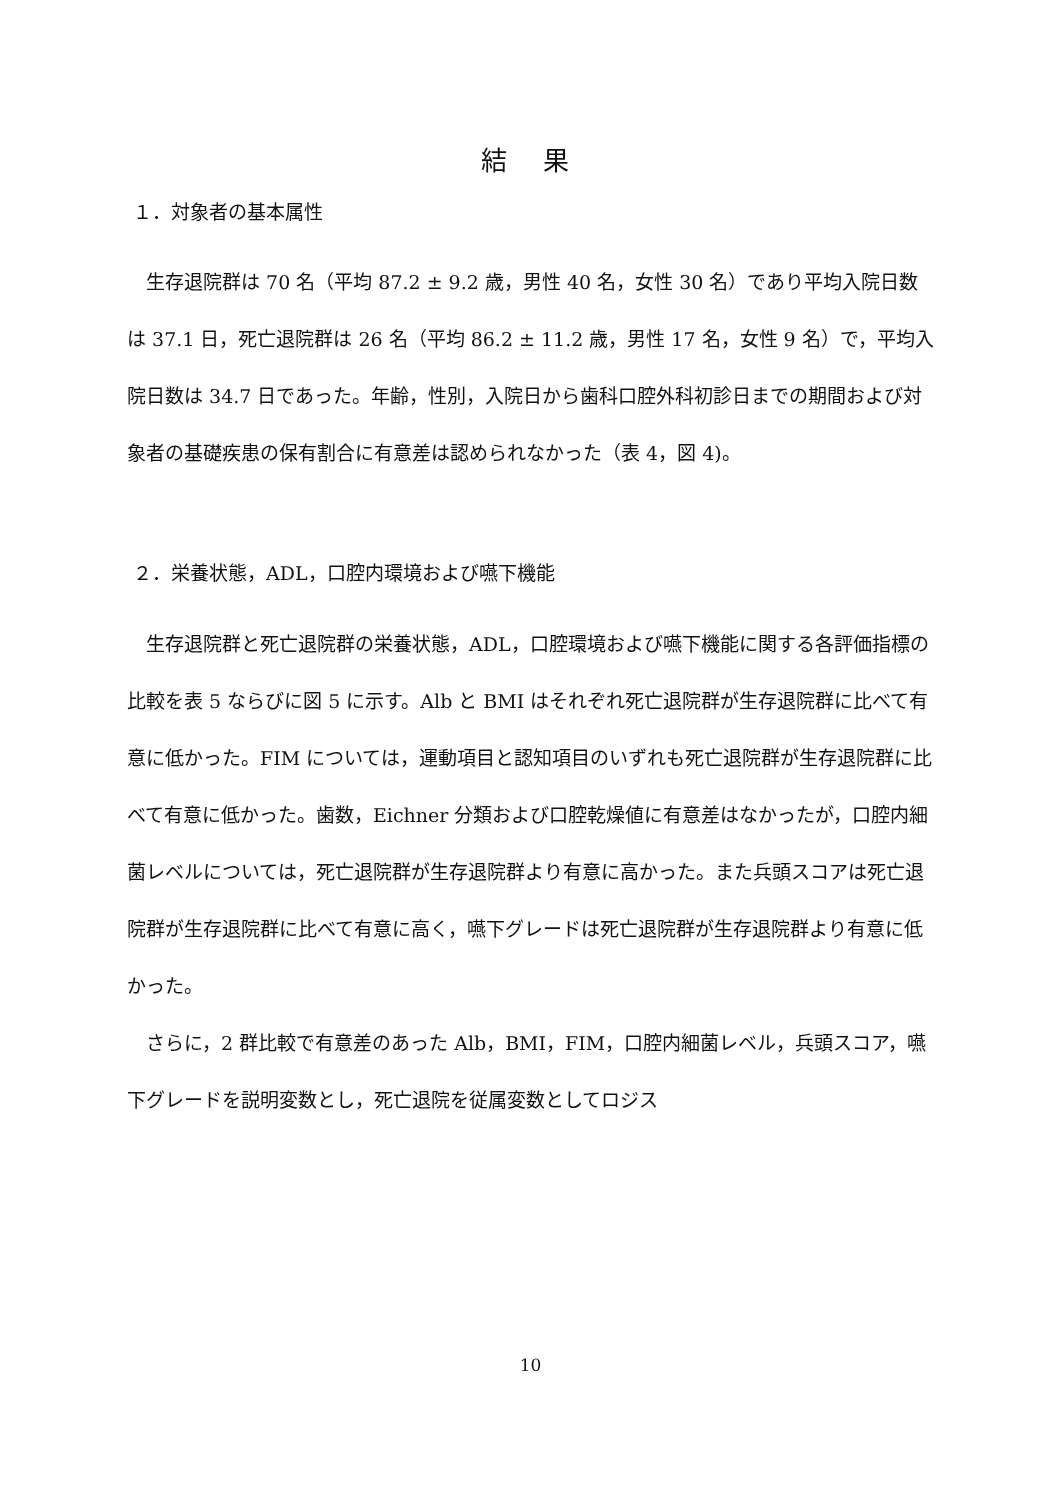結 果
１．対象者の基本属性
　生存退院群は 70 名（平均 87.2 ± 9.2 歳，男性 40 名，女性 30 名）であり平均入院日数は 37.1 日，死亡退院群は 26 名（平均 86.2 ± 11.2 歳，男性 17 名，女性 9 名）で，平均入院日数は 34.7 日であった。年齢，性別，入院日から歯科口腔外科初診日までの期間および対象者の基礎疾患の保有割合に有意差は認められなかった（表 4，図 4)。
２．栄養状態，ADL，口腔内環境および嚥下機能
　生存退院群と死亡退院群の栄養状態，ADL，口腔環境および嚥下機能に関する各評価指標の比較を表 5 ならびに図 5 に示す。Alb と BMI はそれぞれ死亡退院群が生存退院群に比べて有意に低かった。FIM については，運動項目と認知項目のいずれも死亡退院群が生存退院群に比べて有意に低かった。歯数，Eichner 分類および口腔乾燥値に有意差はなかったが，口腔内細菌レベルについては，死亡退院群が生存退院群より有意に高かった。また兵頭スコアは死亡退院群が生存退院群に比べて有意に高く，嚥下グレードは死亡退院群が生存退院群より有意に低かった。
　さらに，2 群比較で有意差のあった Alb，BMI，FIM，口腔内細菌レベル，兵頭スコア，嚥下グレードを説明変数とし，死亡退院を従属変数としてロジス
10